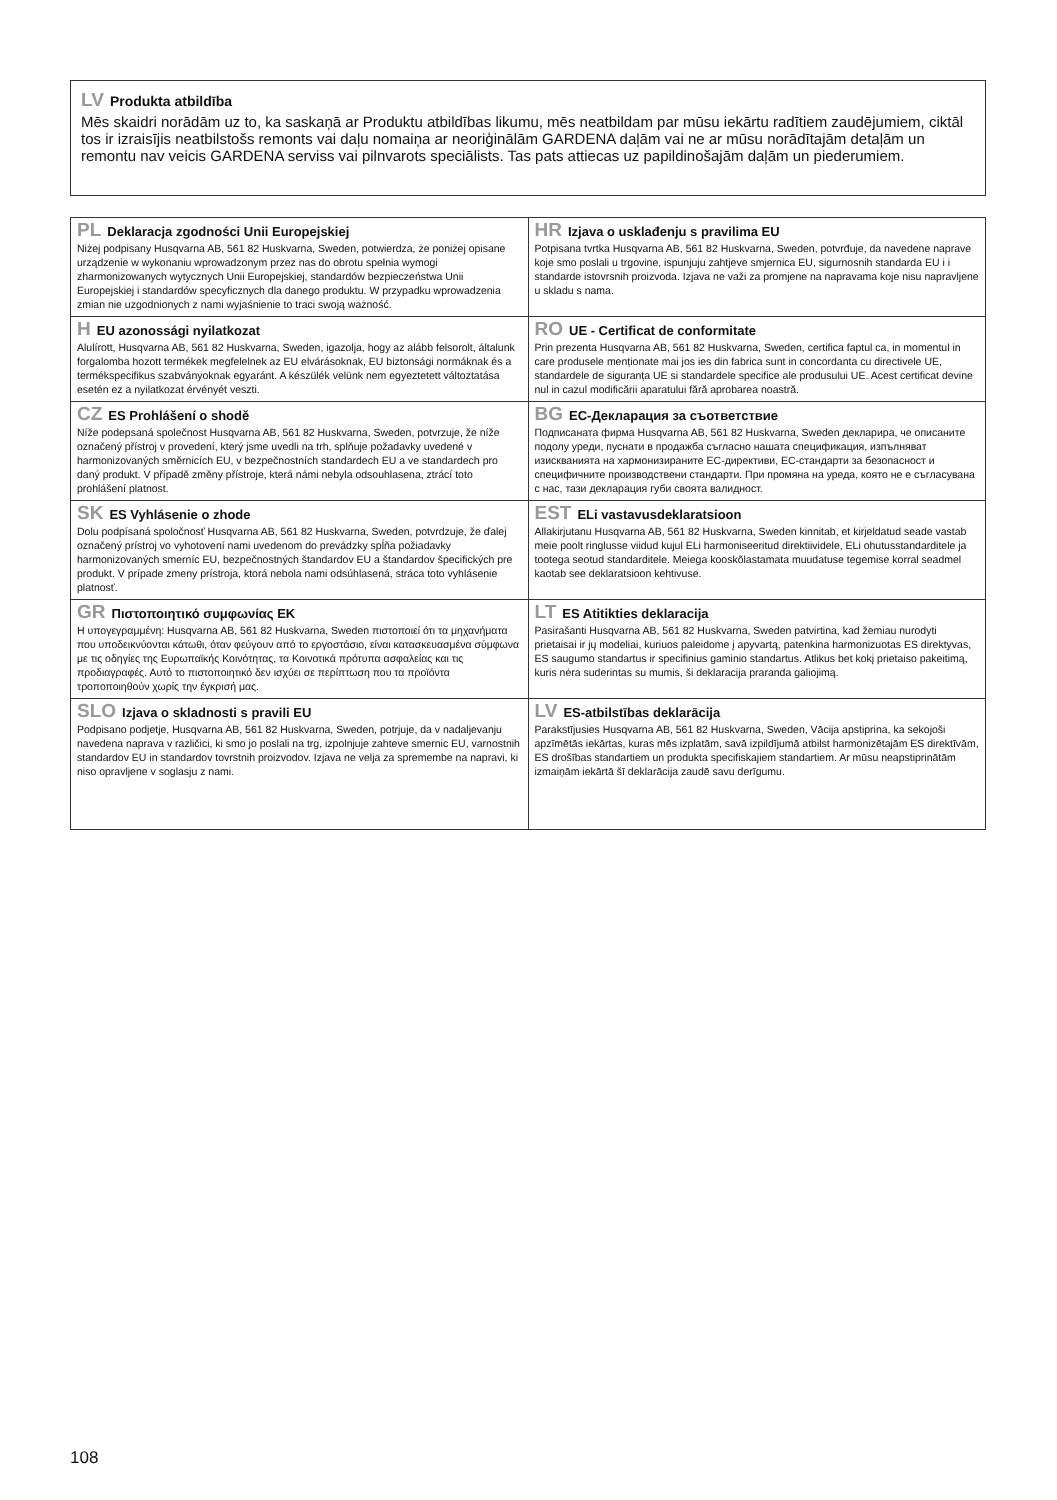LV Produkta atbildība
Mēs skaidri norādām uz to, ka saskaņā ar Produktu atbildības likumu, mēs neatbildam par mūsu iekārtu radītiem zaudējumiem, ciktāl tos ir izraisījis neatbilstošs remonts vai daļu nomaiņa ar neoriģinālām GARDENA daļām vai ne ar mūsu norādītajām detaļām un remontu nav veicis GARDENA serviss vai pilnvarots speciālists. Tas pats attiecas uz papildinošajām daļām un piederumiem.
| PL Deklaracja zgodności Unii Europejskiej Niżej podpisany Husqvarna AB, 561 82 Huskvarna, Sweden, potwierdza, że poniżej opisane urządzenie w wykonaniu wprowadzonym przez nas do obrotu spełnia wymogi zharmonizowanych wytycznych Unii Europejskiej, standardów bezpieczeństwa Unii Europejskiej i standardów specyficznych dla danego produktu. W przypadku wprowadzenia zmian nie uzgodnionych z nami wyjaśnienie to traci swoją ważność. | HR Izjava o usklađenju s pravilima EU Potpisana tvrtka Husqvarna AB, 561 82 Huskvarna, Sweden, potvrđuje, da navedene naprave koje smo poslali u trgovine, ispunjuju zahtjeve smjernica EU, sigurnosnih standarda EU i i standarde istovrsnih proizvoda. Izjava ne važi za promjene na napravama koje nisu napravljene u skladu s nama. |
| H EU azonossági nyilatkozat Alulírott, Husqvarna AB, 561 82 Huskvarna, Sweden, igazolja, hogy az alább felsorolt, általunk forgalomba hozott termékek megfelelnek az EU elvárásoknak, EU biztonsági normáknak és a termékspecifikus szabványoknak egyaránt. A készülék velünk nem egyeztetett változtatása esetén ez a nyilatkozat érvényét veszti. | RO UE - Certificat de conformitate Prin prezenta Husqvarna AB, 561 82 Huskvarna, Sweden, certifica faptul ca, in momentul in care produsele menționate mai jos ies din fabrica sunt in concordanta cu directivele UE, standardele de siguranța UE si standardele specifice ale produsului UE. Acest certificat devine nul in cazul modificării aparatului fără aprobarea noastră. |
| CZ ES Prohlášení o shodě Níže podepsaná společnost Husqvarna AB, 561 82 Huskvarna, Sweden, potvrzuje, že níže označený přístroj v provedení, který jsme uvedli na trh, splňuje požadavky uvedené v harmonizovaných směrnicích EU, v bezpečnostních standardech EU a ve standardech pro daný produkt. V případě změny přístroje, která námi nebyla odsouhlasena, ztrácí toto prohlášení platnost. | BG ЕС-Декларация за съответствие Подписаната фирма Husqvarna AB, 561 82 Huskvarna, Sweden декларира, че описаните подолу уреди, пуснати в продажба съгласно нашата спецификация, изпълняват изискванията на хармонизираните ЕС-директиви, ЕС-стандарти за безопасност и специфичните производствени стандарти. При промяна на уреда, която не е съгласувана с нас, тази декларация губи своята валидност. |
| SK ES Vyhlásenie o zhode Dolu podpísaná spoločnosť Husqvarna AB, 561 82 Huskvarna, Sweden, potvrdzuje, že ďalej označený prístroj vo vyhotovení nami uvedenom do prevádzky spĺňa požiadavky harmonizovaných smerníc EU, bezpečnostných štandardov EU a štandardov špecifických pre produkt. V prípade zmeny prístroja, ktorá nebola nami odsúhlasená, stráca toto vyhlásenie platnosť. | EST ELi vastavusdeklaratsioon Allakirjutanu Husqvarna AB, 561 82 Huskvarna, Sweden kinnitab, et kirjeldatud seade vastab meie poolt ringlusse viidud kujul ELi harmoniseeritud direktiividele, ELi ohutusstandarditele ja tootega seotud standarditele. Meiega kooskõlastamata muudatuse tegemise korral seadmel kaotab see deklaratsioon kehtivuse. |
| GR Πιστοποιητικό συμφωνίας ΕΚ Η υπογεγραμμένη: Husqvarna AB, 561 82 Huskvarna, Sweden πιστοποιεί ότι τα μηχανήματα που υποδεικνύονται κάτωθι, όταν φεύγουν από το εργοστάσιο, είναι κατασκευασμένα σύμφωνα με τις οδηγίες της Ευρωπαϊκής Κοινότητας, τα Κοινοτικά πρότυπα ασφαλείας και τις προδιαγραφές. Αυτό το πιστοποιητικό δεν ισχύει σε περίπτωση που τα προϊόντα τροποποιηθούν χωρίς την έγκρισή μας. | LT ES Atitikties deklaracija Pasirašanti Husqvarna AB, 561 82 Huskvarna, Sweden patvirtina, kad žemiau nurodyti prietaisai ir jų modeliai, kuriuos paleidome į apyvartą, patenkina harmonizuotas ES direktyvas, ES saugumo standartus ir specifinius gaminio standartus. Atlikus bet kokį prietaiso pakeitimą, kuris nėra suderintas su mumis, ši deklaracija praranda galiojimą. |
| SLO Izjava o skladnosti s pravili EU Podpisano podjetje, Husqvarna AB, 561 82 Huskvarna, Sweden, potrjuje, da v nadaljevanju navedena naprava v različici, ki smo jo poslali na trg, izpolnjuje zahteve smernic EU, varnostnih standardov EU in standardov tovrstnih proizvodov. Izjava ne velja za spremembe na napravi, ki niso opravljene v soglasju z nami. | LV ES-atbilstības deklarācija Parakstījusies Husqvarna AB, 561 82 Huskvarna, Sweden, Vācija apstiprina, ka sekojoši apzīmētās iekārtas, kuras mēs izplatām, savā izpildījumā atbilst harmonizētajām ES direktīvām, ES drošības standartiem un produkta specifiskajiem standartiem. Ar mūsu neapstiprinātām izmaiņām iekārtā šī deklarācija zaudē savu derīgumu. |
108